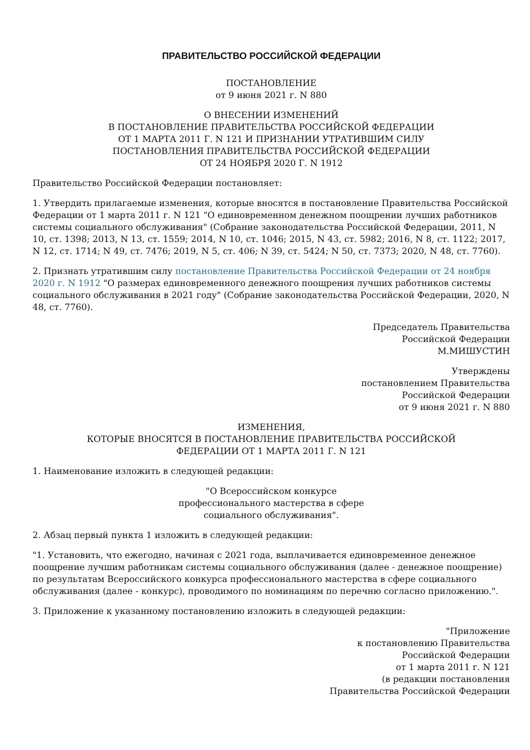ПРАВИТЕЛЬСТВО РОССИЙСКОЙ ФЕДЕРАЦИИ
ПОСТАНОВЛЕНИЕ
от 9 июня 2021 г. N 880
О ВНЕСЕНИИ ИЗМЕНЕНИЙ
В ПОСТАНОВЛЕНИЕ ПРАВИТЕЛЬСТВА РОССИЙСКОЙ ФЕДЕРАЦИИ
ОТ 1 МАРТА 2011 Г. N 121 И ПРИЗНАНИИ УТРАТИВШИМ СИЛУ
ПОСТАНОВЛЕНИЯ ПРАВИТЕЛЬСТВА РОССИЙСКОЙ ФЕДЕРАЦИИ
ОТ 24 НОЯБРЯ 2020 Г. N 1912
Правительство Российской Федерации постановляет:
1. Утвердить прилагаемые изменения, которые вносятся в постановление Правительства Российской Федерации от 1 марта 2011 г. N 121 "О единовременном денежном поощрении лучших работников системы социального обслуживания" (Собрание законодательства Российской Федерации, 2011, N 10, ст. 1398; 2013, N 13, ст. 1559; 2014, N 10, ст. 1046; 2015, N 43, ст. 5982; 2016, N 8, ст. 1122; 2017, N 12, ст. 1714; N 49, ст. 7476; 2019, N 5, ст. 406; N 39, ст. 5424; N 50, ст. 7373; 2020, N 48, ст. 7760).
2. Признать утратившим силу постановление Правительства Российской Федерации от 24 ноября 2020 г. N 1912 "О размерах единовременного денежного поощрения лучших работников системы социального обслуживания в 2021 году" (Собрание законодательства Российской Федерации, 2020, N 48, ст. 7760).
Председатель Правительства
Российской Федерации
М.МИШУСТИН
Утверждены
постановлением Правительства
Российской Федерации
от 9 июня 2021 г. N 880
ИЗМЕНЕНИЯ,
КОТОРЫЕ ВНОСЯТСЯ В ПОСТАНОВЛЕНИЕ ПРАВИТЕЛЬСТВА РОССИЙСКОЙ
ФЕДЕРАЦИИ ОТ 1 МАРТА 2011 Г. N 121
1. Наименование изложить в следующей редакции:
"О Всероссийском конкурсе
профессионального мастерства в сфере
социального обслуживания".
2. Абзац первый пункта 1 изложить в следующей редакции:
"1. Установить, что ежегодно, начиная с 2021 года, выплачивается единовременное денежное поощрение лучшим работникам системы социального обслуживания (далее - денежное поощрение) по результатам Всероссийского конкурса профессионального мастерства в сфере социального обслуживания (далее - конкурс), проводимого по номинациям по перечню согласно приложению.".
3. Приложение к указанному постановлению изложить в следующей редакции:
"Приложение
к постановлению Правительства
Российской Федерации
от 1 марта 2011 г. N 121
(в редакции постановления
Правительства Российской Федерации